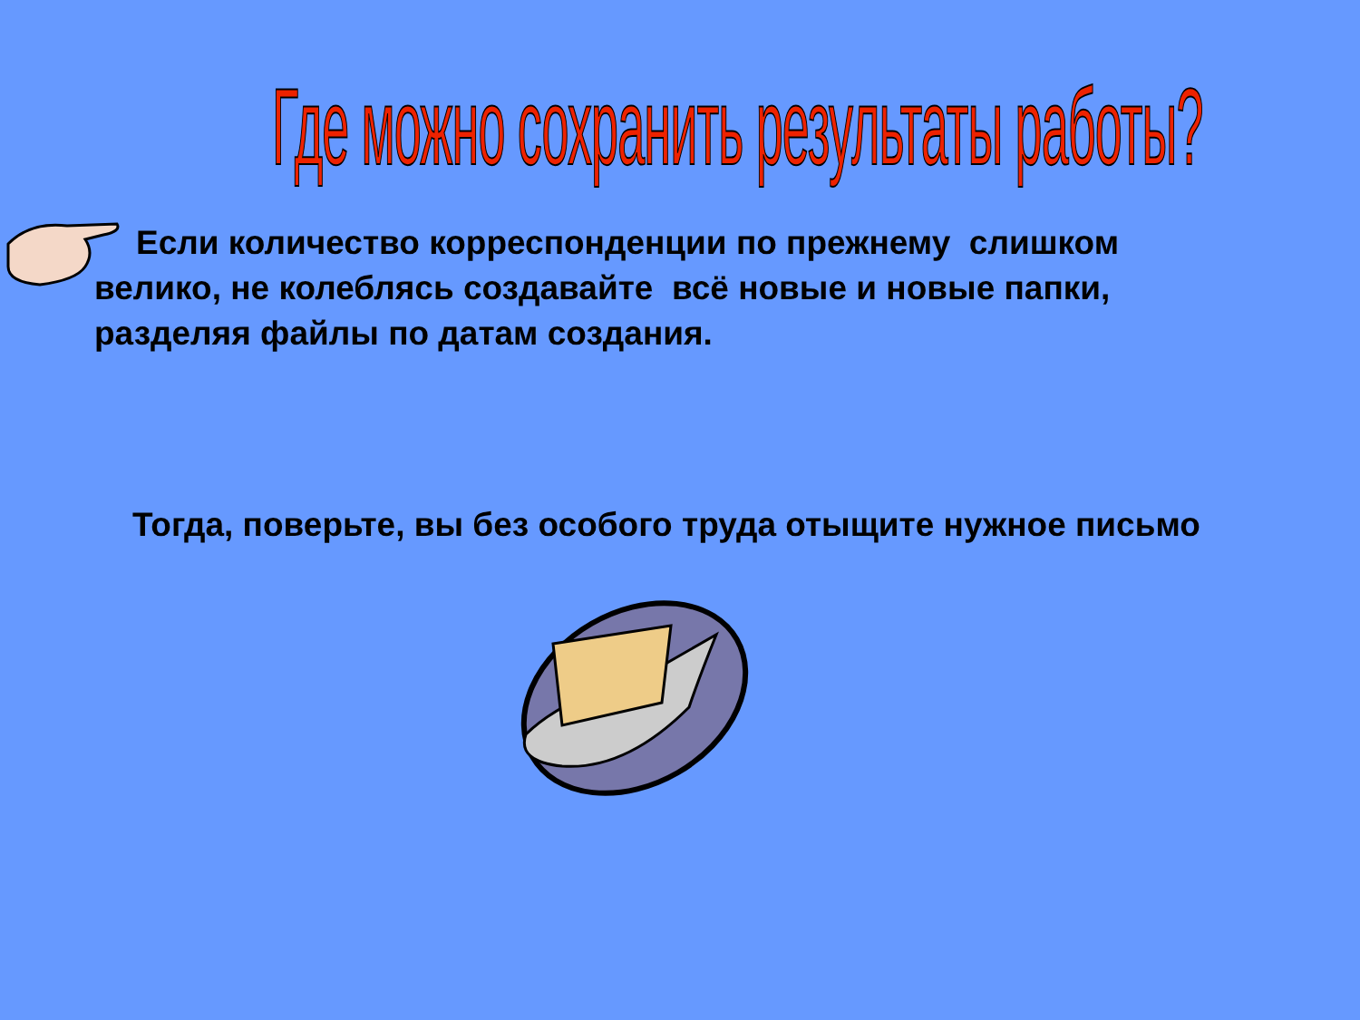Где можно сохранить результаты работы?
Если количество корреспонденции по прежнему слишком велико, не колеблясь создавайте всё новые и новые папки, разделяя файлы по датам создания.
Тогда, поверьте, вы без особого труда отыщите нужное письмо